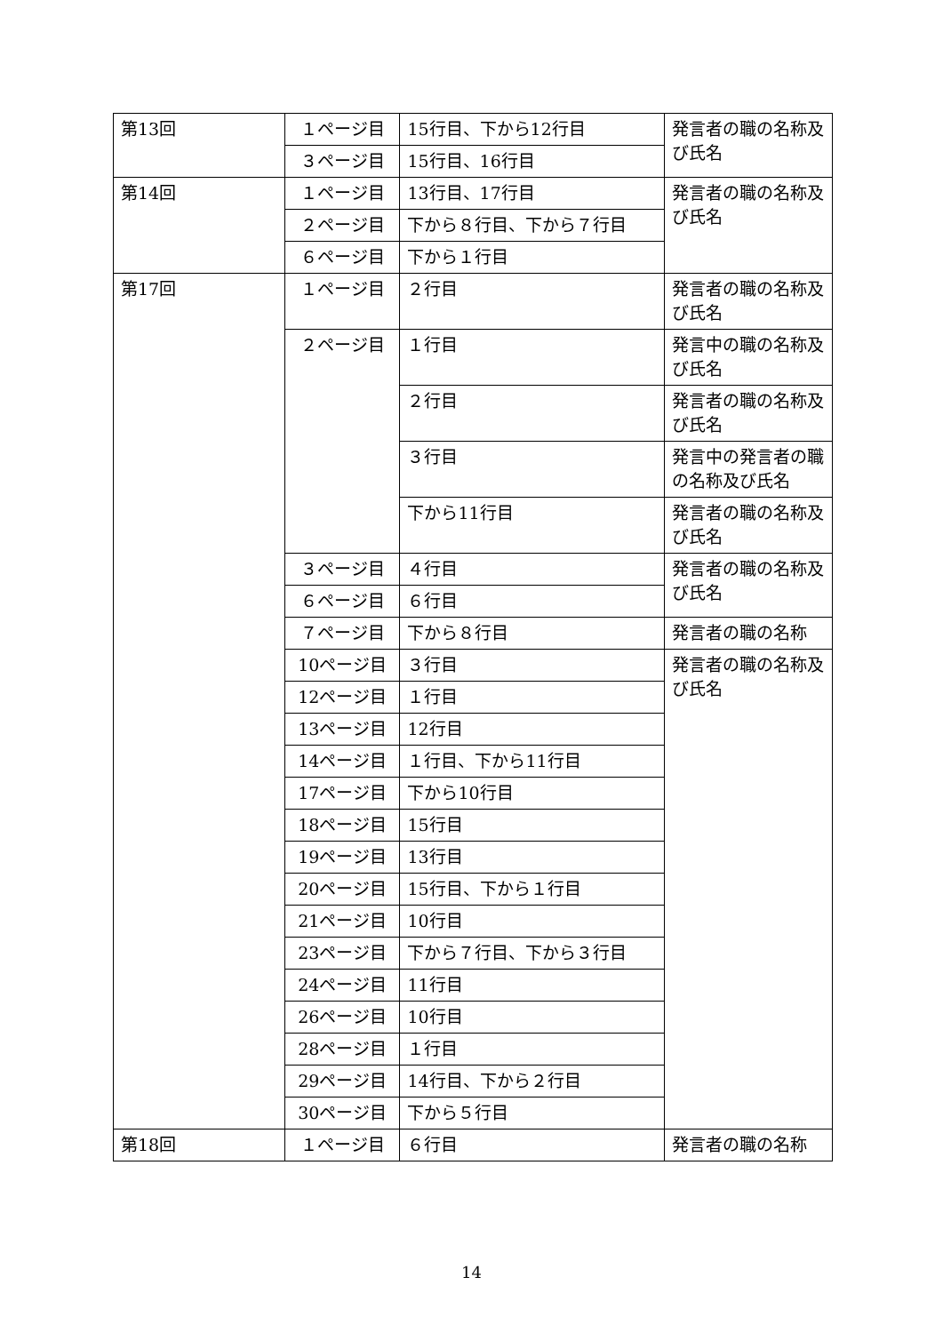| 第13回 | １ページ目 | 15行目、下から12行目 | 発言者の職の名称及び氏名 |
| | ３ページ目 | 15行目、16行目 | |
| 第14回 | １ページ目 | 13行目、17行目 | 発言者の職の名称及び氏名 |
| | ２ページ目 | 下から８行目、下から７行目 | |
| | ６ページ目 | 下から１行目 | |
| 第17回 | １ページ目 | ２行目 | 発言者の職の名称及び氏名 |
| | ２ページ目 | １行目 | 発言中の職の名称及び氏名 |
| | | ２行目 | 発言者の職の名称及び氏名 |
| | | ３行目 | 発言中の発言者の職の名称及び氏名 |
| | | 下から11行目 | 発言者の職の名称及び氏名 |
| | ３ページ目 | ４行目 | 発言者の職の名称及び氏名 |
| | ６ページ目 | ６行目 | |
| | ７ページ目 | 下から８行目 | 発言者の職の名称 |
| | 10ページ目 | ３行目 | 発言者の職の名称及び氏名 |
| | 12ページ目 | １行目 | |
| | 13ページ目 | 12行目 | |
| | 14ページ目 | １行目、下から11行目 | |
| | 17ページ目 | 下から10行目 | |
| | 18ページ目 | 15行目 | |
| | 19ページ目 | 13行目 | |
| | 20ページ目 | 15行目、下から１行目 | |
| | 21ページ目 | 10行目 | |
| | 23ページ目 | 下から７行目、下から３行目 | |
| | 24ページ目 | 11行目 | |
| | 26ページ目 | 10行目 | |
| | 28ページ目 | １行目 | |
| | 29ページ目 | 14行目、下から２行目 | |
| | 30ページ目 | 下から５行目 | |
| 第18回 | １ページ目 | ６行目 | 発言者の職の名称 |
14